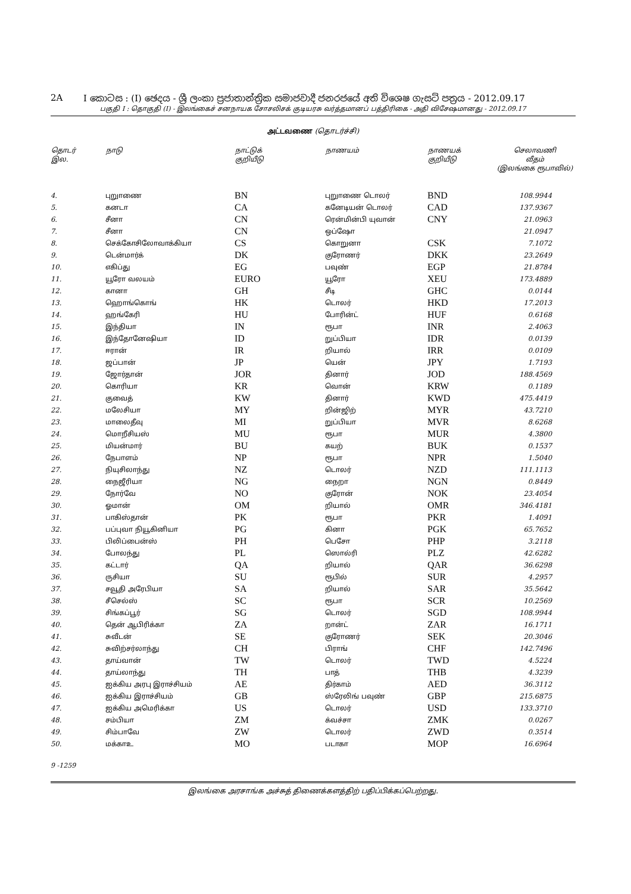2A I කොටස : (I) ඡෙදය - ශ්‍රී ලංකා ප්‍රජාතාන්ත්‍රික සමාජවාදී ජනරජයේ අති විශෙෂ ගැසට් පත්‍රය - 2012.09.17
பகுதி I : தொகுதி (I) - இலங்கைச் சனநாயக சோசலிசக் குடியரசு வர்த்தமானப் பத்திரிகை - அதி விசேஷமானது - 2012.09.17
அட்டவணை (தொடர்ச்சி)
| தொடர் இல. | நாடு | நாட்டுக் குறியீடு | நாணயம் | நாணயக் குறியீடு | செலாவணி வீதம் (இலங்கை ரூபாவில்) |
| --- | --- | --- | --- | --- | --- |
| 4. | புறுாணை | BN | புறுாணை டொலர் | BND | 108.9944 |
| 5. | கனடா | CA | கனேடியன் டொலர் | CAD | 137.9367 |
| 6. | சீனா | CN | ரென்மின்பி யுவான் | CNY | 21.0963 |
| 7. | சீனா | CN | ஒப்ஷோ | | 21.0947 |
| 8. | செக்கோசிலோவாக்கியா | CS | கொறுனா | CSK | 7.1072 |
| 9. | டென்மார்க் | DK | குரோணர் | DKK | 23.2649 |
| 10. | எகிப்து | EG | பவுண் | EGP | 21.8784 |
| 11. | யூரோ வலயம் | EURO | யூரோ | XEU | 173.4889 |
| 12. | கானா | GH | சீடி | GHC | 0.0144 |
| 13. | ஹொங்கொங் | HK | டொலர் | HKD | 17.2013 |
| 14. | ஹங்கேரி | HU | போரின்ட் | HUF | 0.6168 |
| 15. | இந்தியா | IN | ரூபா | INR | 2.4063 |
| 16. | இந்தோனேஷியா | ID | றுப்பியா | IDR | 0.0139 |
| 17. | ஈரான் | IR | றியால் | IRR | 0.0109 |
| 18. | ஜப்பான் | JP | யென் | JPY | 1.7193 |
| 19. | ஜோர்தான் | JOR | தினார் | JOD | 188.4569 |
| 20. | கொரியா | KR | வொன் | KRW | 0.1189 |
| 21. | குவைத் | KW | தினார் | KWD | 475.4419 |
| 22. | மலேசியா | MY | றின்ஜிற் | MYR | 43.7210 |
| 23. | மாலைதீவு | MI | றுப்பியா | MVR | 8.6268 |
| 24. | மொறீசியஸ் | MU | ரூபா | MUR | 4.3800 |
| 25. | மியன்மார் | BU | கயற் | BUK | 0.1537 |
| 26. | நேபாளம் | NP | ரூபா | NPR | 1.5040 |
| 27. | நியுசிலாந்து | NZ | டொலர் | NZD | 111.1113 |
| 28. | நைஜீரியா | NG | நைறா | NGN | 0.8449 |
| 29. | நோர்வே | NO | குரோன் | NOK | 23.4054 |
| 30. | ஓமான் | OM | றியால் | OMR | 346.4181 |
| 31. | பாகிஸ்தான் | PK | ரூபா | PKR | 1.4091 |
| 32. | பப்புவா நியூகினியா | PG | கினா | PGK | 65.7652 |
| 33. | பிலிப்பைன்ஸ் | PH | பெசோ | PHP | 3.2118 |
| 34. | போலந்து | PL | ஸொல்ரி | PLZ | 42.6282 |
| 35. | கட்டார் | QA | றியால் | QAR | 36.6298 |
| 36. | ருசியா | SU | ரூபில் | SUR | 4.2957 |
| 37. | சவூதி அரேபியா | SA | றியால் | SAR | 35.5642 |
| 38. | சீசெல்ஸ் | SC | ரூபா | SCR | 10.2569 |
| 39. | சிங்கப்பூர் | SG | டொலர் | SGD | 108.9944 |
| 40. | தென் ஆபிரிக்கா | ZA | றான்ட் | ZAR | 16.1711 |
| 41. | சுவீடன் | SE | குரோணர் | SEK | 20.3046 |
| 42. | சுவிற்சர்லாந்து | CH | பிராங் | CHF | 142.7496 |
| 43. | தாய்வான் | TW | டொலர் | TWD | 4.5224 |
| 44. | தாய்லாந்து | TH | பாத் | THB | 4.3239 |
| 45. | ஐக்கிய அரபு இராச்சியம் | AE | திர்காம் | AED | 36.3112 |
| 46. | ஐக்கிய இராச்சியம் | GB | ஸ்ரேலிங் பவுண் | GBP | 215.6875 |
| 47. | ஐக்கிய அமெரிக்கா | US | டொலர் | USD | 133.3710 |
| 48. | சம்பியா | ZM | க்வச்சா | ZMK | 0.0267 |
| 49. | சிம்பாவே | ZW | டொலர் | ZWD | 0.3514 |
| 50. | மக்காஉ | MO | படாகா | MOP | 16.6964 |
9 -1259
இலங்கை அரசாங்க அச்சுத் திணைக்களத்திற் பதிப்பிக்கப்பெற்றது.